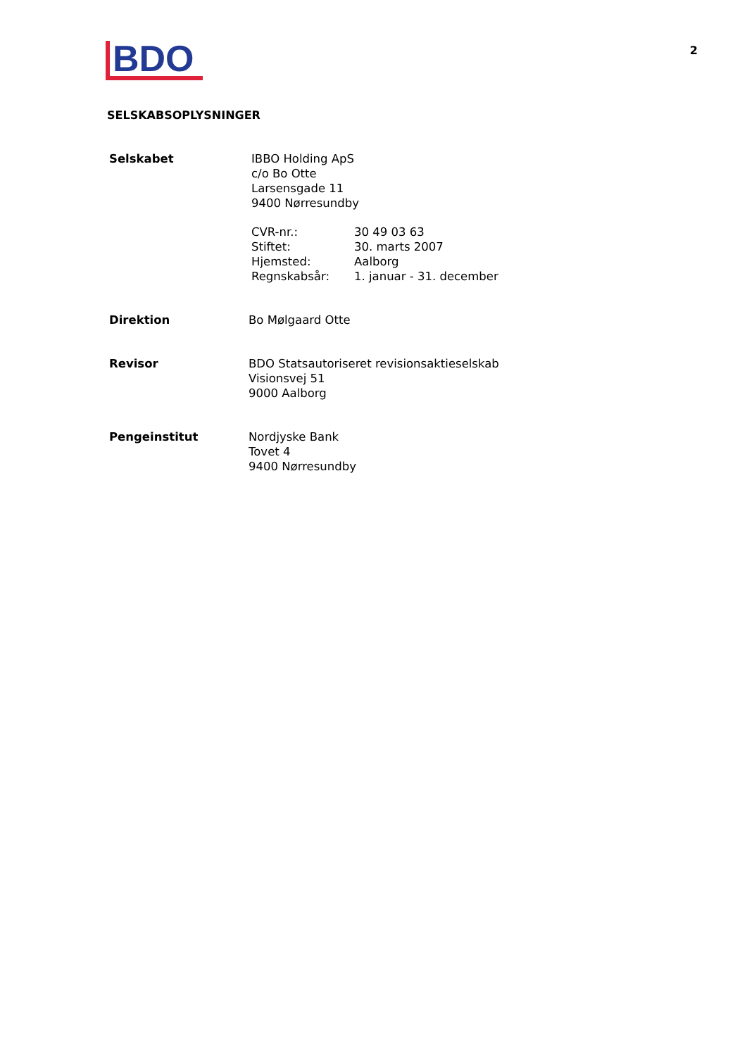BDO
2
SELSKABSOPLYSNINGER
Selskabet IBBO Holding ApS
c/o Bo Otte
Larsensgade 11
9400 Nørresundby
CVR-nr.: 30 49 03 63
Stiftet: 30. marts 2007
Hjemsted: Aalborg
Regnskabsår: 1. januar - 31. december
Direktion Bo Mølgaard Otte
Revisor BDO Statsautoriseret revisionsaktieselskab
Visionsvej 51
9000 Aalborg
Pengeinstitut Nordjyske Bank
Tovet 4
9400 Nørresundby